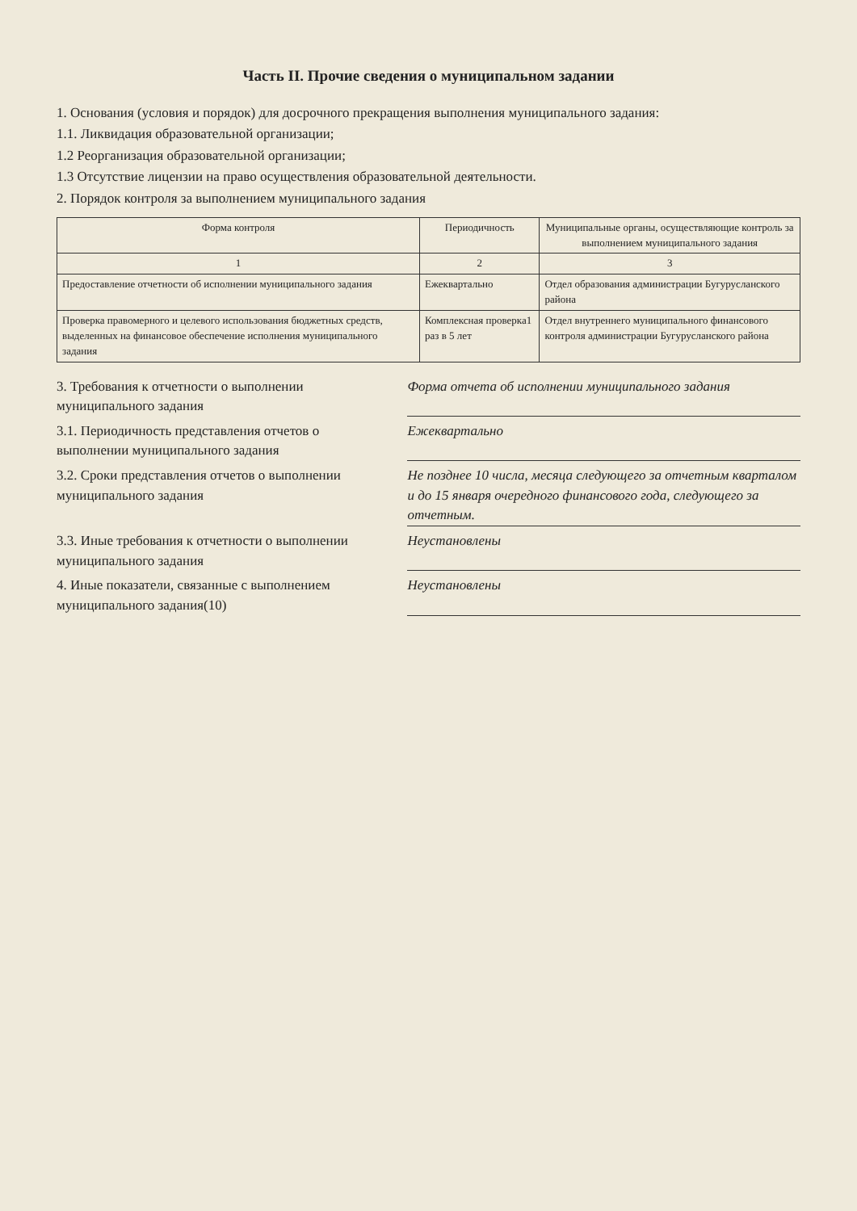Часть II. Прочие сведения о муниципальном задании
1. Основания (условия и порядок) для досрочного прекращения выполнения муниципального задания:
1.1. Ликвидация образовательной организации;
1.2 Реорганизация образовательной организации;
1.3 Отсутствие лицензии на право осуществления образовательной деятельности.
2. Порядок контроля за выполнением муниципального задания
| Форма контроля | Периодичность | Муниципальные органы, осуществляющие контроль за выполнением муниципального задания |
| --- | --- | --- |
| 1 | 2 | 3 |
| Предоставление отчетности об исполнении муниципального задания | Ежеквартально | Отдел образования администрации Бугурусланского района |
| Проверка правомерного и целевого использования бюджетных средств, выделенных на финансовое обеспечение исполнения муниципального задания | Комплексная проверка1 раз в 5 лет | Отдел внутреннего муниципального финансового контроля администрации Бугурусланского района |
3. Требования к отчетности о выполнении муниципального задания
Форма отчета об исполнении муниципального задания
3.1. Периодичность представления отчетов о выполнении муниципального задания
Ежеквартально
3.2. Сроки представления отчетов о выполнении муниципального задания
Не позднее 10 числа, месяца следующего за отчетным кварталом и до 15 января очередного финансового года, следующего за отчетным.
3.3. Иные требования к отчетности о выполнении муниципального задания
Неустановлены
4. Иные показатели, связанные с выполнением муниципального задания(10)
Неустановлены